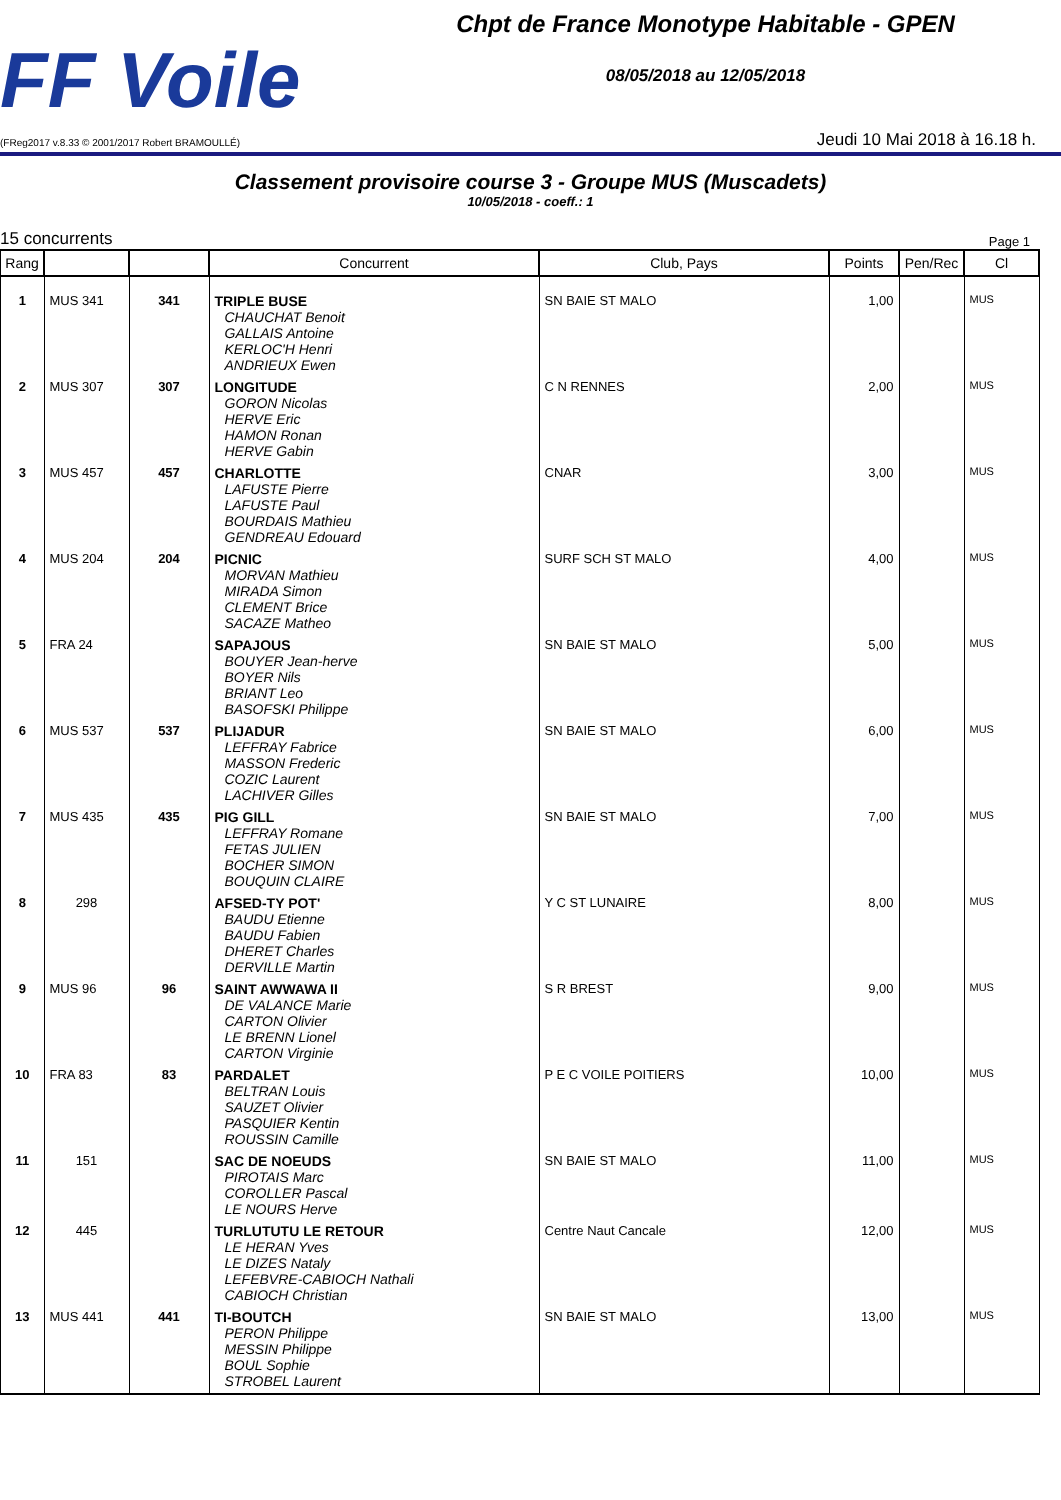FF Voile
(FReg2017 v.8.33 © 2001/2017 Robert BRAMOULLÉ)
Chpt de France Monotype Habitable - GPEN
08/05/2018 au 12/05/2018
Jeudi 10 Mai 2018 à 16.18 h.
Classement provisoire course 3 - Groupe MUS (Muscadets)
10/05/2018 - coeff.: 1
15 concurrents Page 1
| Rang | | | Concurrent | Club, Pays | Points | Pen/Rec | Cl |
| --- | --- | --- | --- | --- | --- | --- | --- |
| 1 | MUS 341 | 341 | TRIPLE BUSE CHAUCHAT Benoit GALLAIS Antoine KERLOC'H Henri ANDRIEUX Ewen | SN BAIE ST MALO | 1,00 | | MUS |
| 2 | MUS 307 | 307 | LONGITUDE GORON Nicolas HERVE Eric HAMON Ronan HERVE Gabin | C N RENNES | 2,00 | | MUS |
| 3 | MUS 457 | 457 | CHARLOTTE LAFUSTE Pierre LAFUSTE Paul BOURDAIS Mathieu GENDREAU Edouard | CNAR | 3,00 | | MUS |
| 4 | MUS 204 | 204 | PICNIC MORVAN Mathieu MIRADA Simon CLEMENT Brice SACAZE Matheo | SURF SCH ST MALO | 4,00 | | MUS |
| 5 | FRA 24 | | SAPAJOUS BOUYER Jean-herve BOYER Nils BRIANT Leo BASOFSKI Philippe | SN BAIE ST MALO | 5,00 | | MUS |
| 6 | MUS 537 | 537 | PLIJADUR LEFFRAY Fabrice MASSON Frederic COZIC Laurent LACHIVER Gilles | SN BAIE ST MALO | 6,00 | | MUS |
| 7 | MUS 435 | 435 | PIG GILL LEFFRAY Romane FETAS JULIEN BOCHER SIMON BOUQUIN CLAIRE | SN BAIE ST MALO | 7,00 | | MUS |
| 8 | 298 | | AFSED-TY POT' BAUDU Etienne BAUDU Fabien DHERET Charles DERVILLE Martin | Y C ST LUNAIRE | 8,00 | | MUS |
| 9 | MUS 96 | 96 | SAINT AWWAWA II DE VALANCE Marie CARTON Olivier LE BRENN Lionel CARTON Virginie | S R BREST | 9,00 | | MUS |
| 10 | FRA 83 | 83 | PARDALET BELTRAN Louis SAUZET Olivier PASQUIER Kentin ROUSSIN Camille | P E C VOILE POITIERS | 10,00 | | MUS |
| 11 | 151 | | SAC DE NOEUDS PIROTAIS Marc COROLLER Pascal LE NOURS Herve | SN BAIE ST MALO | 11,00 | | MUS |
| 12 | 445 | | TURLUTUTU LE RETOUR LE HERAN Yves LE DIZES Nataly LEFEBVRE-CABIOCH Nathali CABIOCH Christian | Centre Naut Cancale | 12,00 | | MUS |
| 13 | MUS 441 | 441 | TI-BOUTCH PERON Philippe MESSIN Philippe BOUL Sophie STROBEL Laurent | SN BAIE ST MALO | 13,00 | | MUS |